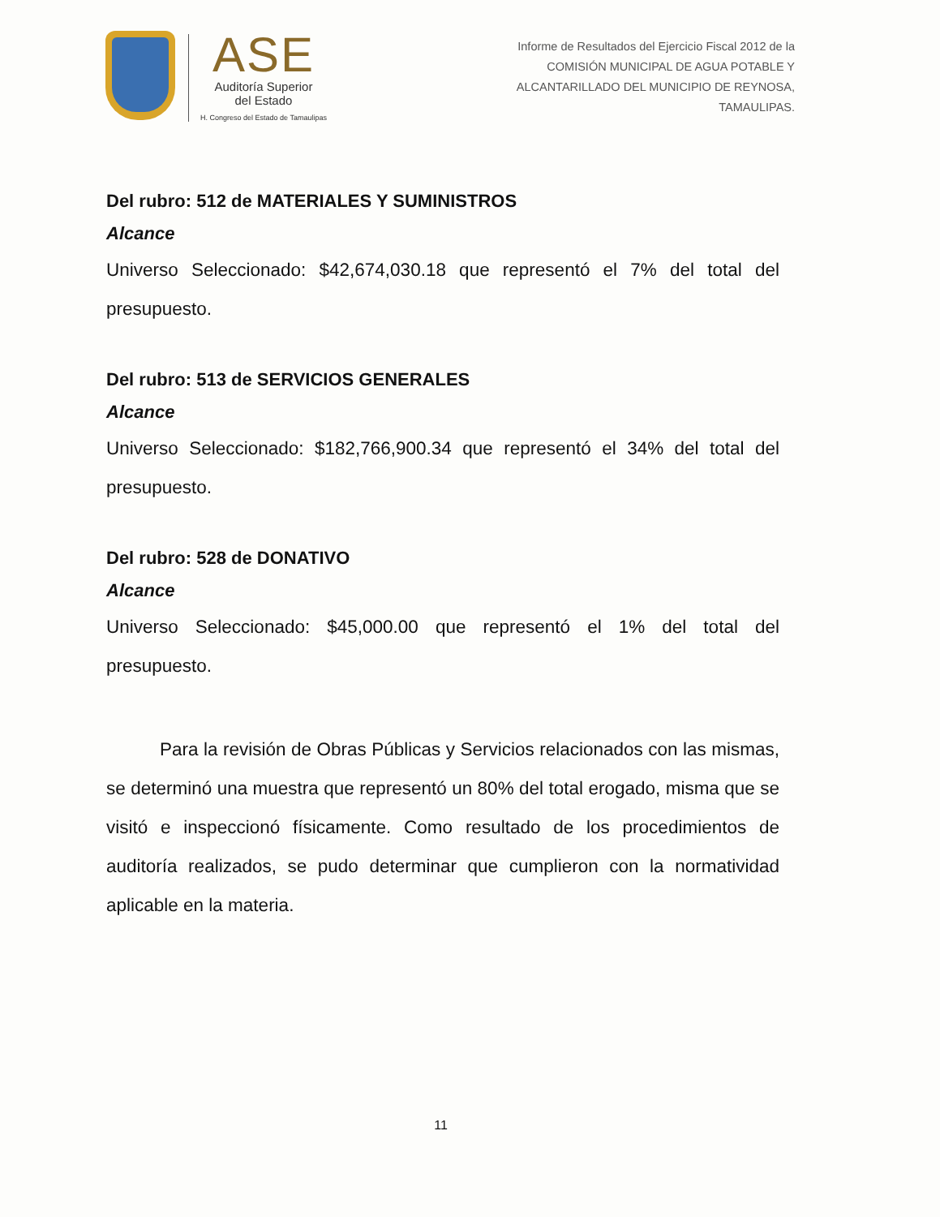ASE
Auditoría Superior
del Estado
H. Congreso del Estado de Tamaulipas
Informe de Resultados del Ejercicio Fiscal 2012 de la
COMISIÓN MUNICIPAL DE AGUA POTABLE Y
ALCANTARILLADO DEL MUNICIPIO DE REYNOSA,
TAMAULIPAS.
Del rubro: 512 de MATERIALES Y SUMINISTROS
Alcance
Universo Seleccionado: $42,674,030.18 que representó el 7% del total del presupuesto.
Del rubro: 513 de SERVICIOS GENERALES
Alcance
Universo Seleccionado: $182,766,900.34 que representó el 34% del total del presupuesto.
Del rubro: 528 de DONATIVO
Alcance
Universo Seleccionado: $45,000.00 que representó el 1% del total del presupuesto.
Para la revisión de Obras Públicas y Servicios relacionados con las mismas, se determinó una muestra que representó un 80% del total erogado, misma que se visitó e inspeccionó físicamente. Como resultado de los procedimientos de auditoría realizados, se pudo determinar que cumplieron con la normatividad aplicable en la materia.
11